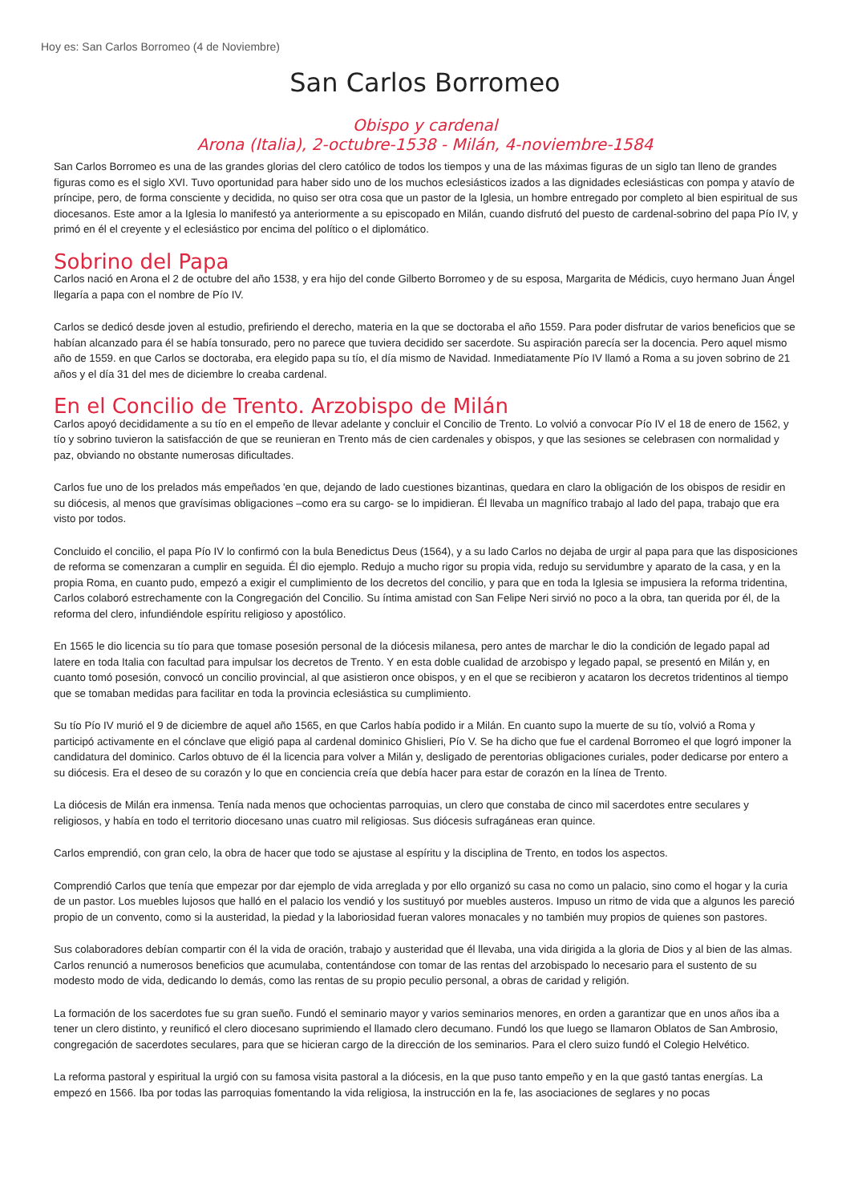Hoy es: San Carlos Borromeo (4 de Noviembre)
San Carlos Borromeo
Obispo y cardenal
Arona (Italia), 2-octubre-1538 - Milán, 4-noviembre-1584
San Carlos Borromeo es una de las grandes glorias del clero católico de todos los tiempos y una de las máximas figuras de un siglo tan lleno de grandes figuras como es el siglo XVI. Tuvo oportunidad para haber sido uno de los muchos eclesiásticos izados a las dignidades eclesiásticas con pompa y atavío de príncipe, pero, de forma consciente y decidida, no quiso ser otra cosa que un pastor de la Iglesia, un hombre entregado por completo al bien espiritual de sus diocesanos. Este amor a la Iglesia lo manifestó ya anteriormente a su episcopado en Milán, cuando disfrutó del puesto de cardenal-sobrino del papa Pío IV, y primó en él el creyente y el eclesiástico por encima del político o el diplomático.
Sobrino del Papa
Carlos nació en Arona el 2 de octubre del año 1538, y era hijo del conde Gilberto Borromeo y de su esposa, Margarita de Médicis, cuyo hermano Juan Ángel llegaría a papa con el nombre de Pío IV.
Carlos se dedicó desde joven al estudio, prefiriendo el derecho, materia en la que se doctoraba el año 1559. Para poder disfrutar de varios beneficios que se habían alcanzado para él se había tonsurado, pero no parece que tuviera decidido ser sacerdote. Su aspiración parecía ser la docencia. Pero aquel mismo año de 1559. en que Carlos se doctoraba, era elegido papa su tío, el día mismo de Navidad. Inmediatamente Pío IV llamó a Roma a su joven sobrino de 21 años y el día 31 del mes de diciembre lo creaba cardenal.
En el Concilio de Trento. Arzobispo de Milán
Carlos apoyó decididamente a su tío en el empeño de llevar adelante y concluir el Concilio de Trento. Lo volvió a convocar Pío IV el 18 de enero de 1562, y tío y sobrino tuvieron la satisfacción de que se reunieran en Trento más de cien cardenales y obispos, y que las sesiones se celebrasen con normalidad y paz, obviando no obstante numerosas dificultades.
Carlos fue uno de los prelados más empeñados 'en que, dejando de lado cuestiones bizantinas, quedara en claro la obligación de los obispos de residir en su diócesis, al menos que gravísimas obligaciones –como era su cargo- se lo impidieran. Él llevaba un magnífico trabajo al lado del papa, trabajo que era visto por todos.
Concluido el concilio, el papa Pío IV lo confirmó con la bula Benedictus Deus (1564), y a su lado Carlos no dejaba de urgir al papa para que las disposiciones de reforma se comenzaran a cumplir en seguida. Él dio ejemplo. Redujo a mucho rigor su propia vida, redujo su servidumbre y aparato de la casa, y en la propia Roma, en cuanto pudo, empezó a exigir el cumplimiento de los decretos del concilio, y para que en toda la Iglesia se impusiera la reforma tridentina, Carlos colaboró estrechamente con la Congregación del Concilio. Su íntima amistad con San Felipe Neri sirvió no poco a la obra, tan querida por él, de la reforma del clero, infundiéndole espíritu religioso y apostólico.
En 1565 le dio licencia su tío para que tomase posesión personal de la diócesis milanesa, pero antes de marchar le dio la condición de legado papal ad latere en toda Italia con facultad para impulsar los decretos de Trento. Y en esta doble cualidad de arzobispo y legado papal, se presentó en Milán y, en cuanto tomó posesión, convocó un concilio provincial, al que asistieron once obispos, y en el que se recibieron y acataron los decretos tridentinos al tiempo que se tomaban medidas para facilitar en toda la provincia eclesiástica su cumplimiento.
Su tío Pío IV murió el 9 de diciembre de aquel año 1565, en que Carlos había podido ir a Milán. En cuanto supo la muerte de su tío, volvió a Roma y participó activamente en el cónclave que eligió papa al cardenal dominico Ghislieri, Pío V. Se ha dicho que fue el cardenal Borromeo el que logró imponer la candidatura del dominico. Carlos obtuvo de él la licencia para volver a Milán y, desligado de perentorias obligaciones curiales, poder dedicarse por entero a su diócesis. Era el deseo de su corazón y lo que en conciencia creía que debía hacer para estar de corazón en la línea de Trento.
La diócesis de Milán era inmensa. Tenía nada menos que ochocientas parroquias, un clero que constaba de cinco mil sacerdotes entre seculares y religiosos, y había en todo el territorio diocesano unas cuatro mil religiosas. Sus diócesis sufragáneas eran quince.
Carlos emprendió, con gran celo, la obra de hacer que todo se ajustase al espíritu y la disciplina de Trento, en todos los aspectos.
Comprendió Carlos que tenía que empezar por dar ejemplo de vida arreglada y por ello organizó su casa no como un palacio, sino como el hogar y la curia de un pastor. Los muebles lujosos que halló en el palacio los vendió y los sustituyó por muebles austeros. Impuso un ritmo de vida que a algunos les pareció propio de un convento, como si la austeridad, la piedad y la laboriosidad fueran valores monacales y no también muy propios de quienes son pastores.
Sus colaboradores debían compartir con él la vida de oración, trabajo y austeridad que él llevaba, una vida dirigida a la gloria de Dios y al bien de las almas. Carlos renunció a numerosos beneficios que acumulaba, contentándose con tomar de las rentas del arzobispado lo necesario para el sustento de su modesto modo de vida, dedicando lo demás, como las rentas de su propio peculio personal, a obras de caridad y religión.
La formación de los sacerdotes fue su gran sueño. Fundó el seminario mayor y varios seminarios menores, en orden a garantizar que en unos años iba a tener un clero distinto, y reunificó el clero diocesano suprimiendo el llamado clero decumano. Fundó los que luego se llamaron Oblatos de San Ambrosio, congregación de sacerdotes seculares, para que se hicieran cargo de la dirección de los seminarios. Para el clero suizo fundó el Colegio Helvético.
La reforma pastoral y espiritual la urgió con su famosa visita pastoral a la diócesis, en la que puso tanto empeño y en la que gastó tantas energías. La empezó en 1566. Iba por todas las parroquias fomentando la vida religiosa, la instrucción en la fe, las asociaciones de seglares y no pocas